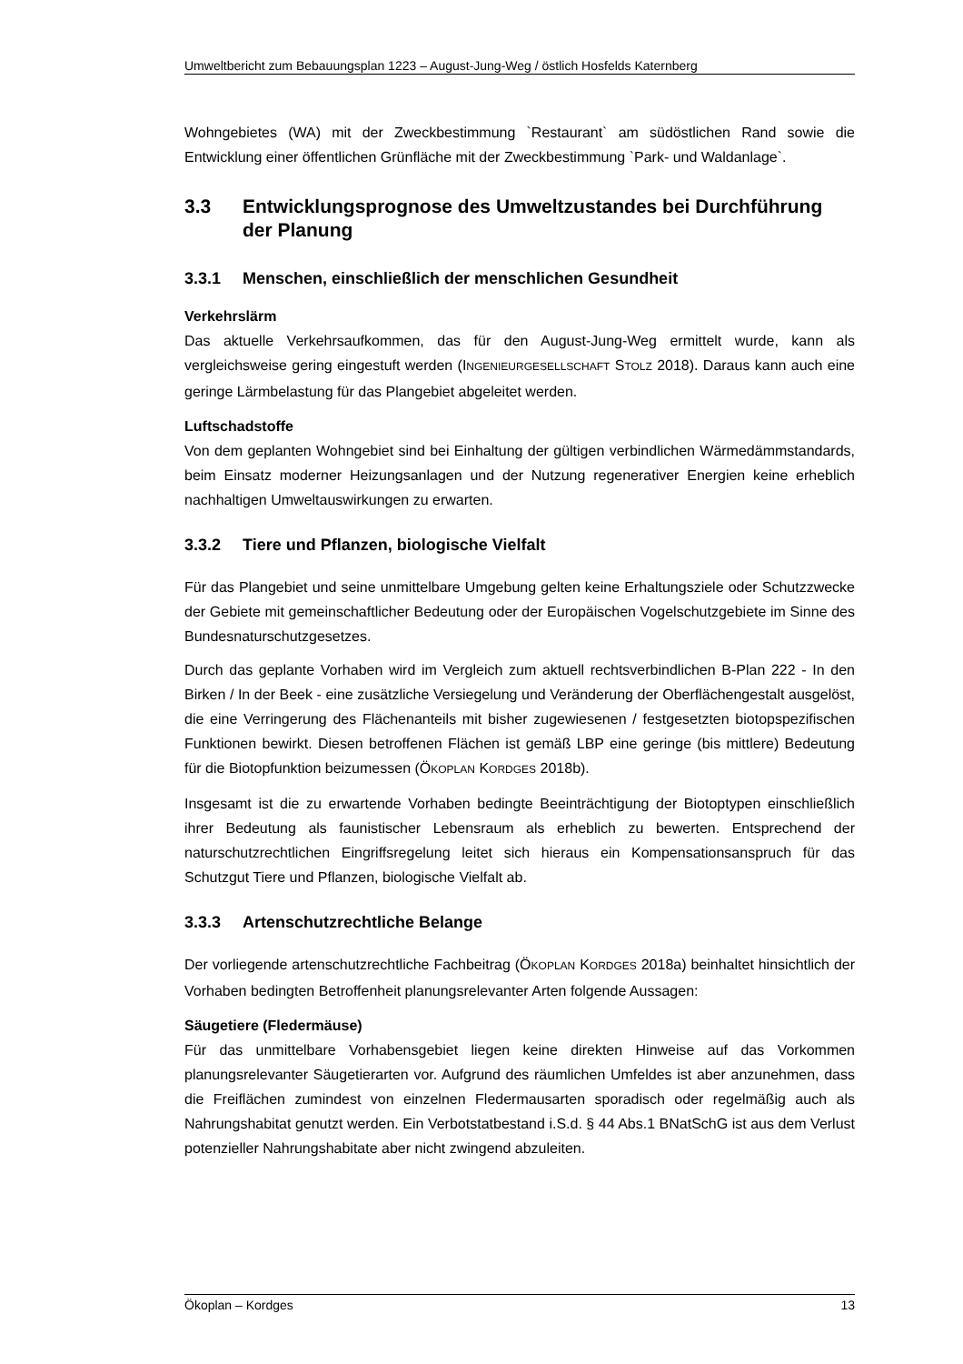Umweltbericht zum Bebauungsplan 1223 – August-Jung-Weg / östlich Hosfelds Katernberg
Wohngebietes (WA) mit der Zweckbestimmung `Restaurant` am südöstlichen Rand sowie die Entwicklung einer öffentlichen Grünfläche mit der Zweckbestimmung `Park- und Waldanlage`.
3.3 Entwicklungsprognose des Umweltzustandes bei Durchführung der Planung
3.3.1 Menschen, einschließlich der menschlichen Gesundheit
Verkehrslärm
Das aktuelle Verkehrsaufkommen, das für den August-Jung-Weg ermittelt wurde, kann als vergleichsweise gering eingestuft werden (INGENIEURGESELLSCHAFT STOLZ 2018). Daraus kann auch eine geringe Lärmbelastung für das Plangebiet abgeleitet werden.
Luftschadstoffe
Von dem geplanten Wohngebiet sind bei Einhaltung der gültigen verbindlichen Wärmedämmstandards, beim Einsatz moderner Heizungsanlagen und der Nutzung regenerativer Energien keine erheblich nachhaltigen Umweltauswirkungen zu erwarten.
3.3.2 Tiere und Pflanzen, biologische Vielfalt
Für das Plangebiet und seine unmittelbare Umgebung gelten keine Erhaltungsziele oder Schutzzwecke der Gebiete mit gemeinschaftlicher Bedeutung oder der Europäischen Vogelschutzgebiete im Sinne des Bundesnaturschutzgesetzes.
Durch das geplante Vorhaben wird im Vergleich zum aktuell rechtsverbindlichen B-Plan 222 - In den Birken / In der Beek - eine zusätzliche Versiegelung und Veränderung der Oberflächengestalt ausgelöst, die eine Verringerung des Flächenanteils mit bisher zugewiesenen / festgesetzten biotopspezifischen Funktionen bewirkt. Diesen betroffenen Flächen ist gemäß LBP eine geringe (bis mittlere) Bedeutung für die Biotopfunktion beizumessen (ÖKOPLAN KORDGES 2018b).
Insgesamt ist die zu erwartende Vorhaben bedingte Beeinträchtigung der Biotoptypen einschließlich ihrer Bedeutung als faunistischer Lebensraum als erheblich zu bewerten. Entsprechend der naturschutzrechtlichen Eingriffsregelung leitet sich hieraus ein Kompensationsanspruch für das Schutzgut Tiere und Pflanzen, biologische Vielfalt ab.
3.3.3 Artenschutzrechtliche Belange
Der vorliegende artenschutzrechtliche Fachbeitrag (ÖKOPLAN KORDGES 2018a) beinhaltet hinsichtlich der Vorhaben bedingten Betroffenheit planungsrelevanter Arten folgende Aussagen:
Säugetiere (Fledermäuse)
Für das unmittelbare Vorhabensgebiet liegen keine direkten Hinweise auf das Vorkommen planungsrelevanter Säugetierarten vor. Aufgrund des räumlichen Umfeldes ist aber anzunehmen, dass die Freiflächen zumindest von einzelnen Fledermausarten sporadisch oder regelmäßig auch als Nahrungshabitat genutzt werden. Ein Verbotstatbestand i.S.d. § 44 Abs.1 BNatSchG ist aus dem Verlust potenzieller Nahrungshabitate aber nicht zwingend abzuleiten.
Ökoplan – Kordges 13